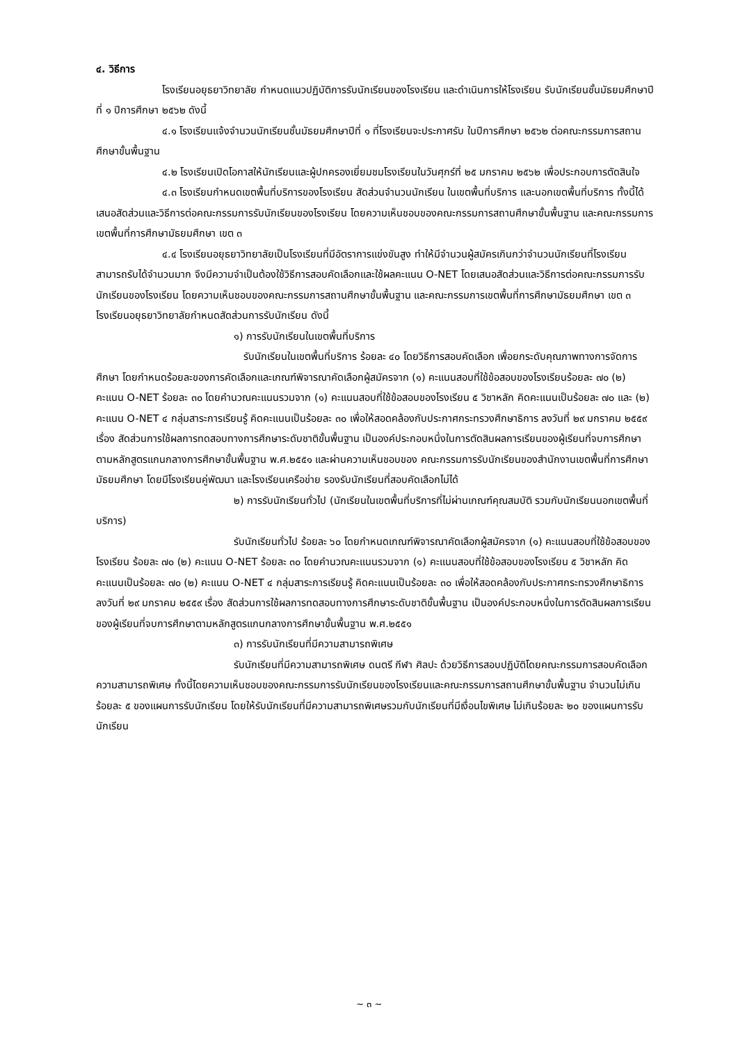๔. วิธีการ
โรงเรียนอยุธยาวิทยาลัย กำหนดแนวปฏิบัติการรับนักเรียนของโรงเรียน และดำเนินการให้โรงเรียน รับนักเรียนชั้นมัธยมศึกษาปีที่ ๑ ปีการศึกษา ๒๕๖๒ ดังนี้
๔.๑ โรงเรียนแจ้งจำนวนนักเรียนชั้นมัธยมศึกษาปีที่ ๑ ที่โรงเรียนจะประกาศรับ ในปีการศึกษา ๒๕๖๒ ต่อคณะกรรมการสถานศึกษาขั้นพื้นฐาน
๔.๒ โรงเรียนเปิดโอกาสให้นักเรียนและผู้ปกครองเยี่ยมชมโรงเรียนในวันศุกร์ที่ ๒๕ มกราคม ๒๕๖๒ เพื่อประกอบการตัดสินใจ
๔.๓ โรงเรียนกำหนดเขตพื้นที่บริการของโรงเรียน สัดส่วนจำนวนนักเรียน ในเขตพื้นที่บริการ และนอกเขตพื้นที่บริการ ทั้งนี้ได้เสนอสัดส่วนและวิธีการต่อคณะกรรมการรับนักเรียนของโรงเรียน โดยความเห็นชอบของคณะกรรมการสถานศึกษาขั้นพื้นฐาน และคณะกรรมการเขตพื้นที่การศึกษามัธยมศึกษา เขต ๓
๔.๔ โรงเรียนอยุธยาวิทยาลัยเป็นโรงเรียนที่มีอัตราการแข่งขันสูง ทำให้มีจำนวนผู้สมัครเกินกว่าจำนวนนักเรียนที่โรงเรียนสามารถรับได้จำนวนมาก จึงมีความจำเป็นต้องใช้วิธีการสอบคัดเลือกและใช้ผลคะแนน O-NET โดยเสนอสัดส่วนและวิธีการต่อคณะกรรมการรับนักเรียนของโรงเรียน โดยความเห็นชอบของคณะกรรมการสถานศึกษาขั้นพื้นฐาน และคณะกรรมการเขตพื้นที่การศึกษามัธยมศึกษา เขต ๓ โรงเรียนอยุธยาวิทยาลัยกำหนดสัดส่วนการรับนักเรียน ดังนี้
๑) การรับนักเรียนในเขตพื้นที่บริการ
รับนักเรียนในเขตพื้นที่บริการ ร้อยละ ๔๐ โดยวิธีการสอบคัดเลือก เพื่อยกระดับคุณภาพทางการจัดการศึกษา โดยกำหนดร้อยละของการคัดเลือกและเกณฑ์พิจารณาคัดเลือกผู้สมัครจาก (๑) คะแนนสอบที่ใช้ข้อสอบของโรงเรียนร้อยละ ๗๐ (๒) คะแนน O-NET ร้อยละ ๓๐ โดยคำนวณคะแนนรวมจาก (๑) คะแนนสอบที่ใช้ข้อสอบของโรงเรียน ๕ วิชาหลัก คิดคะแนนเป็นร้อยละ ๗๐ และ (๒) คะแนน O-NET ๔ กลุ่มสาระการเรียนรู้ คิดคะแนนเป็นร้อยละ ๓๐ เพื่อให้สอดคล้องกับประกาศกระทรวงศึกษาธิการ ลงวันที่ ๒๙ มกราคม ๒๕๕๙ เรื่อง สัดส่วนการใช้ผลการทดสอบทางการศึกษาระดับชาติขั้นพื้นฐาน เป็นองค์ประกอบหนึ่งในการตัดสินผลการเรียนของผู้เรียนที่จบการศึกษาตามหลักสูตรแกนกลางการศึกษาขั้นพื้นฐาน พ.ศ.๒๕๕๑ และผ่านความเห็นชอบของ คณะกรรมการรับนักเรียนของสำนักงานเขตพื้นที่การศึกษามัธยมศึกษา โดยมีโรงเรียนคู่พัฒนา และโรงเรียนเครือข่าย รองรับนักเรียนที่สอบคัดเลือกไม่ได้
๒) การรับนักเรียนทั่วไป (นักเรียนในเขตพื้นที่บริการที่ไม่ผ่านเกณฑ์คุณสมบัติ รวมกับนักเรียนนอกเขตพื้นที่บริการ)
รับนักเรียนทั่วไป ร้อยละ ๖๐ โดยกำหนดเกณฑ์พิจารณาคัดเลือกผู้สมัครจาก (๑) คะแนนสอบที่ใช้ข้อสอบของโรงเรียน ร้อยละ ๗๐ (๒) คะแนน O-NET ร้อยละ ๓๐ โดยคำนวณคะแนนรวมจาก (๑) คะแนนสอบที่ใช้ข้อสอบของโรงเรียน ๕ วิชาหลัก คิดคะแนนเป็นร้อยละ ๗๐ (๒) คะแนน O-NET ๔ กลุ่มสาระการเรียนรู้ คิดคะแนนเป็นร้อยละ ๓๐ เพื่อให้สอดคล้องกับประกาศกระทรวงศึกษาธิการ ลงวันที่ ๒๙ มกราคม ๒๕๕๙ เรื่อง สัดส่วนการใช้ผลการทดสอบทางการศึกษาระดับชาติขั้นพื้นฐาน เป็นองค์ประกอบหนึ่งในการตัดสินผลการเรียนของผู้เรียนที่จบการศึกษาตามหลักสูตรแกนกลางการศึกษาขั้นพื้นฐาน พ.ศ.๒๕๕๑
๓) การรับนักเรียนที่มีความสามารถพิเศษ
รับนักเรียนที่มีความสามารถพิเศษ ดนตรี กีฬา ศิลปะ ด้วยวิธีการสอบปฏิบัติโดยคณะกรรมการสอบคัดเลือกความสามารถพิเศษ ทั้งนี้โดยความเห็นชอบของคณะกรรมการรับนักเรียนของโรงเรียนและคณะกรรมการสถานศึกษาขั้นพื้นฐาน จำนวนไม่เกิน ร้อยละ ๕ ของแผนการรับนักเรียน โดยให้รับนักเรียนที่มีความสามารถพิเศษรวมกับนักเรียนที่มีเงื่อนไขพิเศษ ไม่เกินร้อยละ ๒๐ ของแผนการรับนักเรียน
~ ๓ ~